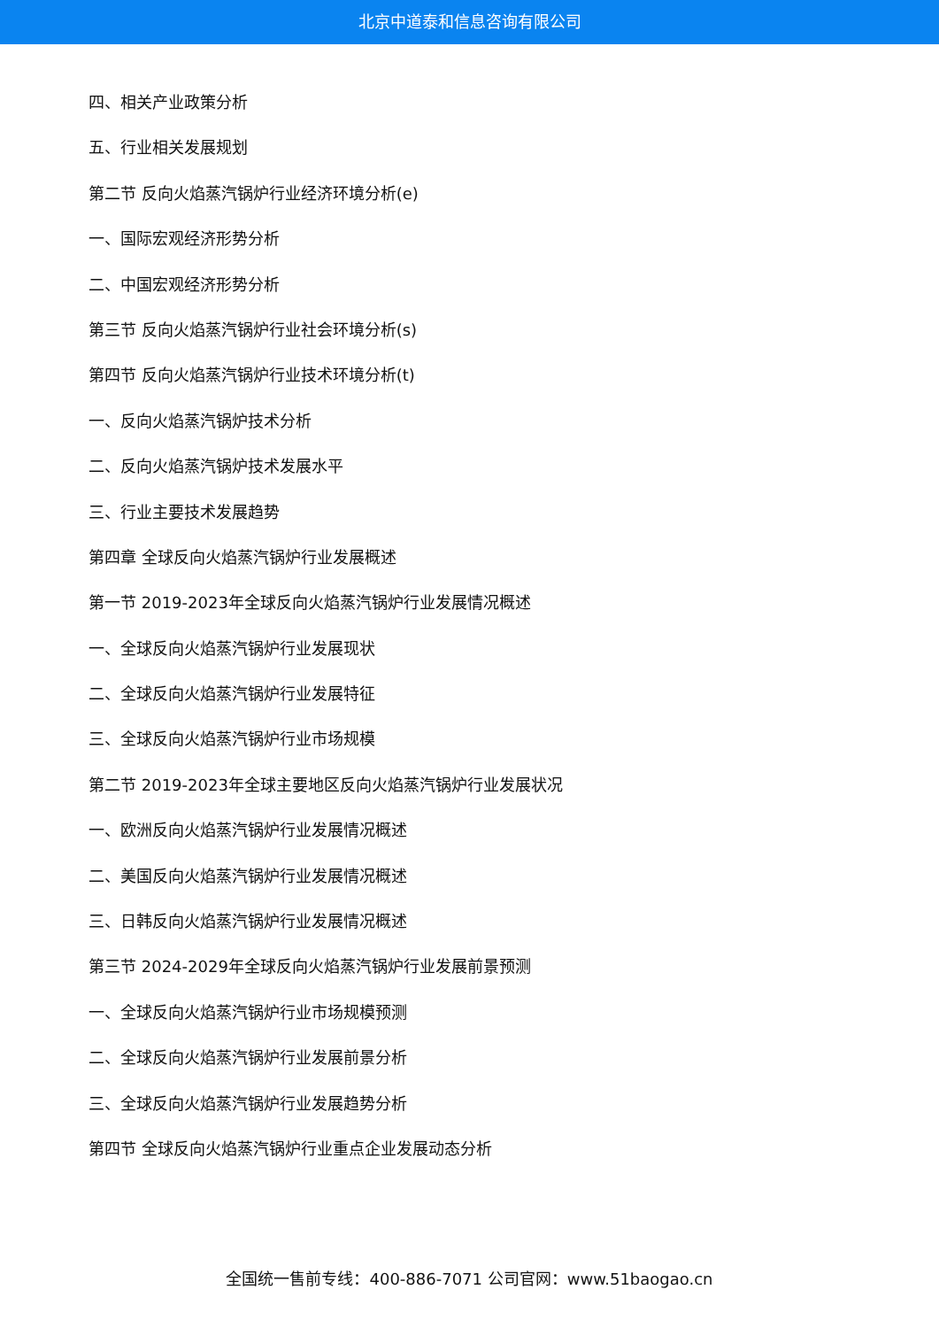北京中道泰和信息咨询有限公司
四、相关产业政策分析
五、行业相关发展规划
第二节 反向火焰蒸汽锅炉行业经济环境分析(e)
一、国际宏观经济形势分析
二、中国宏观经济形势分析
第三节 反向火焰蒸汽锅炉行业社会环境分析(s)
第四节 反向火焰蒸汽锅炉行业技术环境分析(t)
一、反向火焰蒸汽锅炉技术分析
二、反向火焰蒸汽锅炉技术发展水平
三、行业主要技术发展趋势
第四章 全球反向火焰蒸汽锅炉行业发展概述
第一节 2019-2023年全球反向火焰蒸汽锅炉行业发展情况概述
一、全球反向火焰蒸汽锅炉行业发展现状
二、全球反向火焰蒸汽锅炉行业发展特征
三、全球反向火焰蒸汽锅炉行业市场规模
第二节 2019-2023年全球主要地区反向火焰蒸汽锅炉行业发展状况
一、欧洲反向火焰蒸汽锅炉行业发展情况概述
二、美国反向火焰蒸汽锅炉行业发展情况概述
三、日韩反向火焰蒸汽锅炉行业发展情况概述
第三节 2024-2029年全球反向火焰蒸汽锅炉行业发展前景预测
一、全球反向火焰蒸汽锅炉行业市场规模预测
二、全球反向火焰蒸汽锅炉行业发展前景分析
三、全球反向火焰蒸汽锅炉行业发展趋势分析
第四节 全球反向火焰蒸汽锅炉行业重点企业发展动态分析
全国统一售前专线：400-886-7071 公司官网：www.51baogao.cn